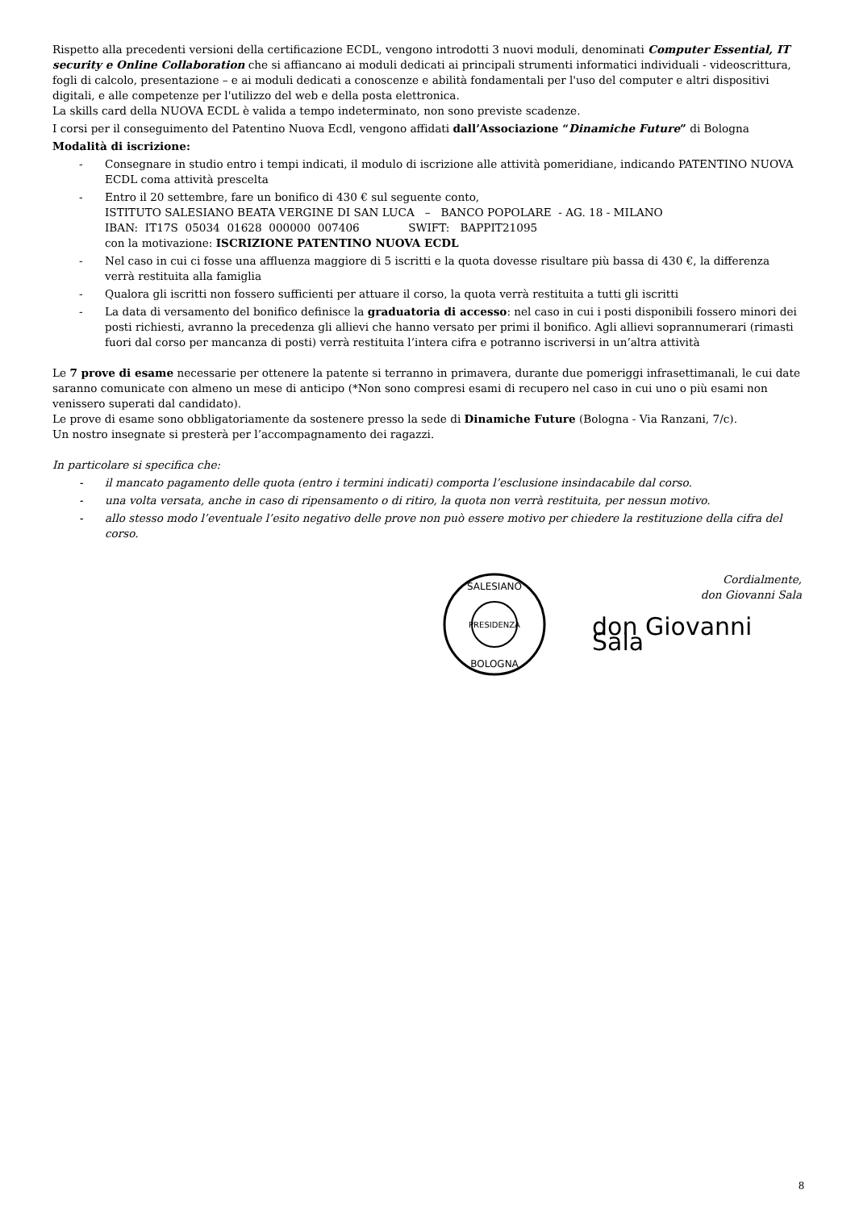Rispetto alla precedenti versioni della certificazione ECDL, vengono introdotti 3 nuovi moduli, denominati Computer Essential, IT security e Online Collaboration che si affiancano ai moduli dedicati ai principali strumenti informatici individuali - videoscrittura, fogli di calcolo, presentazione – e ai moduli dedicati a conoscenze e abilità fondamentali per l'uso del computer e altri dispositivi digitali, e alle competenze per l'utilizzo del web e della posta elettronica.
La skills card della NUOVA ECDL è valida a tempo indeterminato, non sono previste scadenze.
I corsi per il conseguimento del Patentino Nuova Ecdl, vengono affidati dall’Associazione “Dinamiche Future” di Bologna
Modalità di iscrizione:
- Consegnare in studio entro i tempi indicati, il modulo di iscrizione alle attività pomeridiane, indicando PATENTINO NUOVA ECDL coma attività prescelta
- Entro il 20 settembre, fare un bonifico di 430 € sul seguente conto,
ISTITUTO SALESIANO BEATA VERGINE DI SAN LUCA – BANCO POPOLARE - AG. 18 - MILANO
IBAN: IT17S 05034 01628 000000 007406 SWIFT: BAPPIT21095
con la motivazione: ISCRIZIONE PATENTINO NUOVA ECDL
- Nel caso in cui ci fosse una affluenza maggiore di 5 iscritti e la quota dovesse risultare più bassa di 430 €, la differenza verrà restituita alla famiglia
- Qualora gli iscritti non fossero sufficienti per attuare il corso, la quota verrà restituita a tutti gli iscritti
- La data di versamento del bonifico definisce la graduatoria di accesso: nel caso in cui i posti disponibili fossero minori dei posti richiesti, avranno la precedenza gli allievi che hanno versato per primi il bonifico. Agli allievi soprannumerari (rimasti fuori dal corso per mancanza di posti) verrà restituita l’intera cifra e potranno iscriversi in un’altra attività
Le 7 prove di esame necessarie per ottenere la patente si terranno in primavera, durante due pomeriggi infrasettimanali, le cui date saranno comunicate con almeno un mese di anticipo (*Non sono compresi esami di recupero nel caso in cui uno o più esami non venissero superati dal candidato).
Le prove di esame sono obbligatoriamente da sostenere presso la sede di Dinamiche Future (Bologna - Via Ranzani, 7/c).
Un nostro insegnate si presterà per l’accompagnamento dei ragazzi.
In particolare si specifica che:
- il mancato pagamento delle quota (entro i termini indicati) comporta l’esclusione insindacabile dal corso.
- una volta versata, anche in caso di ripensamento o di ritiro, la quota non verrà restituita, per nessun motivo.
- allo stesso modo l’eventuale l’esito negativo delle prove non può essere motivo per chiedere la restituzione della cifra del corso.
PRESIDENZA
SALESIANO
BOLOGNA
Cordialmente,
don Giovanni Sala
don Giovanni Sala
8